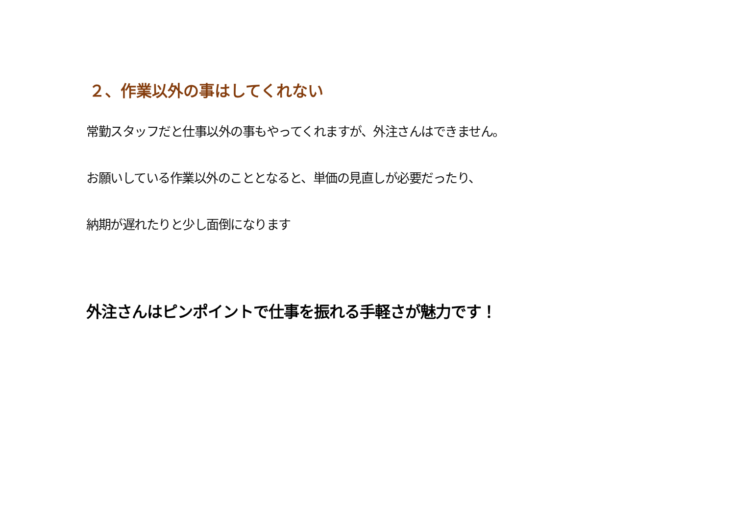２、作業以外の事はしてくれない
常勤スタッフだと仕事以外の事もやってくれますが、外注さんはできません。
お願いしている作業以外のこととなると、単価の見直しが必要だったり、
納期が遅れたりと少し面倒になります
外注さんはピンポイントで仕事を振れる手軽さが魅力です！